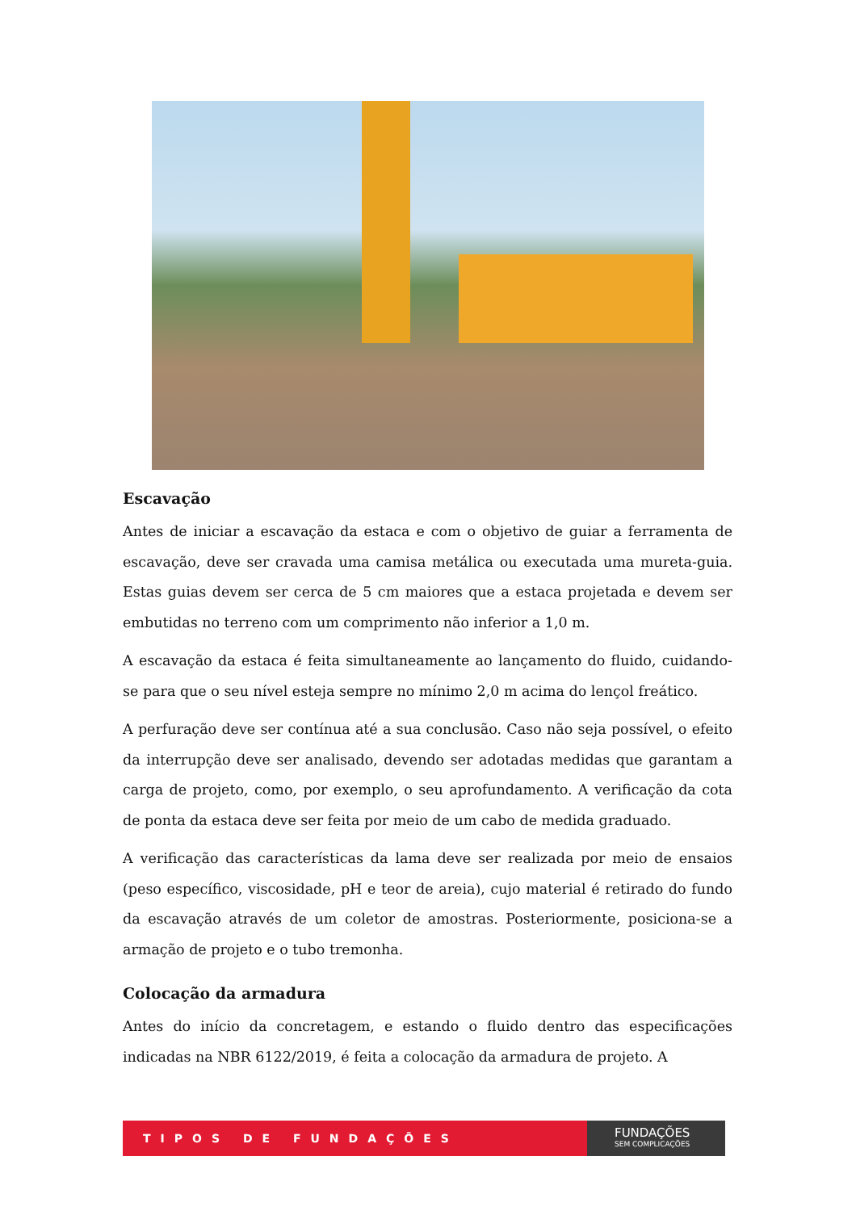Escavação
Antes de iniciar a escavação da estaca e com o objetivo de guiar a ferramenta de escavação, deve ser cravada uma camisa metálica ou executada uma mureta-guia. Estas guias devem ser cerca de 5 cm maiores que a estaca projetada e devem ser embutidas no terreno com um comprimento não inferior a 1,0 m.
A escavação da estaca é feita simultaneamente ao lançamento do fluido, cuidando-se para que o seu nível esteja sempre no mínimo 2,0 m acima do lençol freático.
A perfuração deve ser contínua até a sua conclusão. Caso não seja possível, o efeito da interrupção deve ser analisado, devendo ser adotadas medidas que garantam a carga de projeto, como, por exemplo, o seu aprofundamento. A verificação da cota de ponta da estaca deve ser feita por meio de um cabo de medida graduado.
A verificação das características da lama deve ser realizada por meio de ensaios (peso específico, viscosidade, pH e teor de areia), cujo material é retirado do fundo da escavação através de um coletor de amostras. Posteriormente, posiciona-se a armação de projeto e o tubo tremonha.
Colocação da armadura
Antes do início da concretagem, e estando o fluido dentro das especificações indicadas na NBR 6122/2019, é feita a colocação da armadura de projeto. A
TIPOS DE FUNDAÇÕES
FUNDAÇÕES
SEM COMPLICAÇÕES